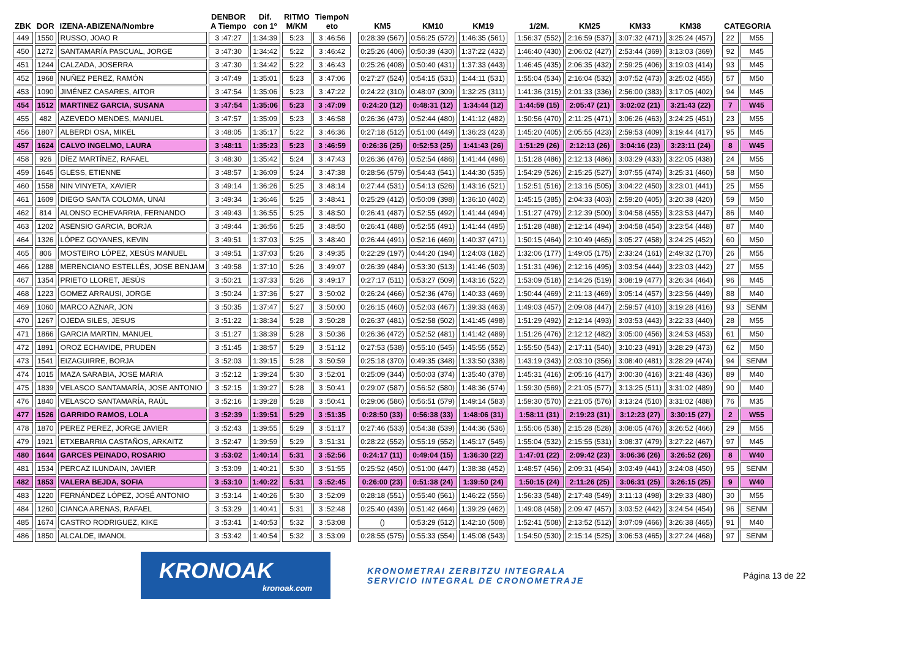| ZBK | DOR | IZENA-ABIZENA/Nombre | DENBOR A Tiempo | Dif. con 1º | RITMO M/KM | TiempoN eto | | KM5 | KM10 | KM19 | | 1/2M. | KM25 | KM33 | KM38 | | CATEGORIA | |
| --- | --- | --- | --- | --- | --- | --- | --- | --- | --- | --- | --- | --- | --- | --- | --- | --- | --- | --- |
| 449 | 1550 | RUSSO, JOAO R | 3 :47:27 | 1:34:39 | 5:23 | 3 :46:56 | | 0:28:39 (567) | 0:56:25 (572) | 1:46:35 (561) | | 1:56:37 (552) | 2:16:59 (537) | 3:07:32 (471) | 3:25:24 (457) | | 22 | M55 |
| 450 | 1272 | SANTAMARÍA PASCUAL, JORGE | 3 :47:30 | 1:34:42 | 5:22 | 3 :46:42 | | 0:25:26 (406) | 0:50:39 (430) | 1:37:22 (432) | | 1:46:40 (430) | 2:06:02 (427) | 2:53:44 (369) | 3:13:03 (369) | | 92 | M45 |
| 451 | 1244 | CALZADA, JOSERRA | 3 :47:30 | 1:34:42 | 5:22 | 3 :46:43 | | 0:25:26 (408) | 0:50:40 (431) | 1:37:33 (443) | | 1:46:45 (435) | 2:06:35 (432) | 2:59:25 (406) | 3:19:03 (414) | | 93 | M45 |
| 452 | 1968 | NUÑEZ PEREZ, RAMÓN | 3 :47:49 | 1:35:01 | 5:23 | 3 :47:06 | | 0:27:27 (524) | 0:54:15 (531) | 1:44:11 (531) | | 1:55:04 (534) | 2:16:04 (532) | 3:07:52 (473) | 3:25:02 (455) | | 57 | M50 |
| 453 | 1090 | JIMÉNEZ CASARES, AITOR | 3 :47:54 | 1:35:06 | 5:23 | 3 :47:22 | | 0:24:22 (310) | 0:48:07 (309) | 1:32:25 (311) | | 1:41:36 (315) | 2:01:33 (336) | 2:56:00 (383) | 3:17:05 (402) | | 94 | M45 |
| 454 | 1512 | MARTINEZ GARCIA, SUSANA | 3 :47:54 | 1:35:06 | 5:23 | 3 :47:09 | | 0:24:20 (12) | 0:48:31 (12) | 1:34:44 (12) | | 1:44:59 (15) | 2:05:47 (21) | 3:02:02 (21) | 3:21:43 (22) | | 7 | W45 |
| 455 | 482 | AZEVEDO MENDES, MANUEL | 3 :47:57 | 1:35:09 | 5:23 | 3 :46:58 | | 0:26:36 (473) | 0:52:44 (480) | 1:41:12 (482) | | 1:50:56 (470) | 2:11:25 (471) | 3:06:26 (463) | 3:24:25 (451) | | 23 | M55 |
| 456 | 1807 | ALBERDI OSA, MIKEL | 3 :48:05 | 1:35:17 | 5:22 | 3 :46:36 | | 0:27:18 (512) | 0:51:00 (449) | 1:36:23 (423) | | 1:45:20 (405) | 2:05:55 (423) | 2:59:53 (409) | 3:19:44 (417) | | 95 | M45 |
| 457 | 1624 | CALVO INGELMO, LAURA | 3 :48:11 | 1:35:23 | 5:23 | 3 :46:59 | | 0:26:36 (25) | 0:52:53 (25) | 1:41:43 (26) | | 1:51:29 (26) | 2:12:13 (26) | 3:04:16 (23) | 3:23:11 (24) | | 8 | W45 |
| 458 | 926 | DÍEZ MARTÍNEZ, RAFAEL | 3 :48:30 | 1:35:42 | 5:24 | 3 :47:43 | | 0:26:36 (476) | 0:52:54 (486) | 1:41:44 (496) | | 1:51:28 (486) | 2:12:13 (486) | 3:03:29 (433) | 3:22:05 (438) | | 24 | M55 |
| 459 | 1645 | GLESS, ETIENNE | 3 :48:57 | 1:36:09 | 5:24 | 3 :47:38 | | 0:28:56 (579) | 0:54:43 (541) | 1:44:30 (535) | | 1:54:29 (526) | 2:15:25 (527) | 3:07:55 (474) | 3:25:31 (460) | | 58 | M50 |
| 460 | 1558 | NIN VINYETA, XAVIER | 3 :49:14 | 1:36:26 | 5:25 | 3 :48:14 | | 0:27:44 (531) | 0:54:13 (526) | 1:43:16 (521) | | 1:52:51 (516) | 2:13:16 (505) | 3:04:22 (450) | 3:23:01 (441) | | 25 | M55 |
| 461 | 1609 | DIEGO SANTA COLOMA, UNAI | 3 :49:34 | 1:36:46 | 5:25 | 3 :48:41 | | 0:25:29 (412) | 0:50:09 (398) | 1:36:10 (402) | | 1:45:15 (385) | 2:04:33 (403) | 2:59:20 (405) | 3:20:38 (420) | | 59 | M50 |
| 462 | 814 | ALONSO ECHEVARRIA, FERNANDO | 3 :49:43 | 1:36:55 | 5:25 | 3 :48:50 | | 0:26:41 (487) | 0:52:55 (492) | 1:41:44 (494) | | 1:51:27 (479) | 2:12:39 (500) | 3:04:58 (455) | 3:23:53 (447) | | 86 | M40 |
| 463 | 1202 | ASENSIO GARCIA, BORJA | 3 :49:44 | 1:36:56 | 5:25 | 3 :48:50 | | 0:26:41 (488) | 0:52:55 (491) | 1:41:44 (495) | | 1:51:28 (488) | 2:12:14 (494) | 3:04:58 (454) | 3:23:54 (448) | | 87 | M40 |
| 464 | 1326 | LÓPEZ GOYANES, KEVIN | 3 :49:51 | 1:37:03 | 5:25 | 3 :48:40 | | 0:26:44 (491) | 0:52:16 (469) | 1:40:37 (471) | | 1:50:15 (464) | 2:10:49 (465) | 3:05:27 (458) | 3:24:25 (452) | | 60 | M50 |
| 465 | 806 | MOSTEIRO LÓPEZ, XESÚS MANUEL | 3 :49:51 | 1:37:03 | 5:26 | 3 :49:35 | | 0:22:29 (197) | 0:44:20 (194) | 1:24:03 (182) | | 1:32:06 (177) | 1:49:05 (175) | 2:33:24 (161) | 2:49:32 (170) | | 26 | M55 |
| 466 | 1288 | MERENCIANO ESTELLÉS, JOSE BENJAM | 3 :49:58 | 1:37:10 | 5:26 | 3 :49:07 | | 0:26:39 (484) | 0:53:30 (513) | 1:41:46 (503) | | 1:51:31 (496) | 2:12:16 (495) | 3:03:54 (444) | 3:23:03 (442) | | 27 | M55 |
| 467 | 1354 | PRIETO LLORET, JESÚS | 3 :50:21 | 1:37:33 | 5:26 | 3 :49:17 | | 0:27:17 (511) | 0:53:27 (509) | 1:43:16 (522) | | 1:53:09 (518) | 2:14:26 (519) | 3:08:19 (477) | 3:26:34 (464) | | 96 | M45 |
| 468 | 1223 | GOMEZ ARRAUSI, JORGE | 3 :50:24 | 1:37:36 | 5:27 | 3 :50:02 | | 0:26:24 (466) | 0:52:36 (476) | 1:40:33 (469) | | 1:50:44 (469) | 2:11:13 (469) | 3:05:14 (457) | 3:23:56 (449) | | 88 | M40 |
| 469 | 1060 | MARCO AZNAR, JON | 3 :50:35 | 1:37:47 | 5:27 | 3 :50:00 | | 0:26:15 (460) | 0:52:03 (467) | 1:39:33 (463) | | 1:49:03 (457) | 2:09:08 (447) | 2:59:57 (410) | 3:19:28 (416) | | 93 | SENM |
| 470 | 1267 | OJEDA SILES, JESUS | 3 :51:22 | 1:38:34 | 5:28 | 3 :50:28 | | 0:26:37 (481) | 0:52:58 (502) | 1:41:45 (498) | | 1:51:29 (492) | 2:12:14 (493) | 3:03:53 (443) | 3:22:33 (440) | | 28 | M55 |
| 471 | 1866 | GARCIA MARTIN, MANUEL | 3 :51:27 | 1:38:39 | 5:28 | 3 :50:36 | | 0:26:36 (472) | 0:52:52 (481) | 1:41:42 (489) | | 1:51:26 (476) | 2:12:12 (482) | 3:05:00 (456) | 3:24:53 (453) | | 61 | M50 |
| 472 | 1891 | OROZ ECHAVIDE, PRUDEN | 3 :51:45 | 1:38:57 | 5:29 | 3 :51:12 | | 0:27:53 (538) | 0:55:10 (545) | 1:45:55 (552) | | 1:55:50 (543) | 2:17:11 (540) | 3:10:23 (491) | 3:28:29 (473) | | 62 | M50 |
| 473 | 1541 | EIZAGUIRRE, BORJA | 3 :52:03 | 1:39:15 | 5:28 | 3 :50:59 | | 0:25:18 (370) | 0:49:35 (348) | 1:33:50 (338) | | 1:43:19 (343) | 2:03:10 (356) | 3:08:40 (481) | 3:28:29 (474) | | 94 | SENM |
| 474 | 1015 | MAZA SARABIA, JOSE MARIA | 3 :52:12 | 1:39:24 | 5:30 | 3 :52:01 | | 0:25:09 (344) | 0:50:03 (374) | 1:35:40 (378) | | 1:45:31 (416) | 2:05:16 (417) | 3:00:30 (416) | 3:21:48 (436) | | 89 | M40 |
| 475 | 1839 | VELASCO SANTAMARÍA, JOSE ANTONIO | 3 :52:15 | 1:39:27 | 5:28 | 3 :50:41 | | 0:29:07 (587) | 0:56:52 (580) | 1:48:36 (574) | | 1:59:30 (569) | 2:21:05 (577) | 3:13:25 (511) | 3:31:02 (489) | | 90 | M40 |
| 476 | 1840 | VELASCO SANTAMARÍA, RAÚL | 3 :52:16 | 1:39:28 | 5:28 | 3 :50:41 | | 0:29:06 (586) | 0:56:51 (579) | 1:49:14 (583) | | 1:59:30 (570) | 2:21:05 (576) | 3:13:24 (510) | 3:31:02 (488) | | 76 | M35 |
| 477 | 1526 | GARRIDO RAMOS, LOLA | 3 :52:39 | 1:39:51 | 5:29 | 3 :51:35 | | 0:28:50 (33) | 0:56:38 (33) | 1:48:06 (31) | | 1:58:11 (31) | 2:19:23 (31) | 3:12:23 (27) | 3:30:15 (27) | | 2 | W55 |
| 478 | 1870 | PEREZ PEREZ, JORGE JAVIER | 3 :52:43 | 1:39:55 | 5:29 | 3 :51:17 | | 0:27:46 (533) | 0:54:38 (539) | 1:44:36 (536) | | 1:55:06 (538) | 2:15:28 (528) | 3:08:05 (476) | 3:26:52 (466) | | 29 | M55 |
| 479 | 1921 | ETXEBARRIA CASTAÑOS, ARKAITZ | 3 :52:47 | 1:39:59 | 5:29 | 3 :51:31 | | 0:28:22 (552) | 0:55:19 (552) | 1:45:17 (545) | | 1:55:04 (532) | 2:15:55 (531) | 3:08:37 (479) | 3:27:22 (467) | | 97 | M45 |
| 480 | 1644 | GARCES PEINADO, ROSARIO | 3 :53:02 | 1:40:14 | 5:31 | 3 :52:56 | | 0:24:17 (11) | 0:49:04 (15) | 1:36:30 (22) | | 1:47:01 (22) | 2:09:42 (23) | 3:06:36 (26) | 3:26:52 (26) | | 8 | W40 |
| 481 | 1534 | PERCAZ ILUNDAIN, JAVIER | 3 :53:09 | 1:40:21 | 5:30 | 3 :51:55 | | 0:25:52 (450) | 0:51:00 (447) | 1:38:38 (452) | | 1:48:57 (456) | 2:09:31 (454) | 3:03:49 (441) | 3:24:08 (450) | | 95 | SENM |
| 482 | 1853 | VALERA BEJDA, SOFIA | 3 :53:10 | 1:40:22 | 5:31 | 3 :52:45 | | 0:26:00 (23) | 0:51:38 (24) | 1:39:50 (24) | | 1:50:15 (24) | 2:11:26 (25) | 3:06:31 (25) | 3:26:15 (25) | | 9 | W40 |
| 483 | 1220 | FERNÁNDEZ LÓPEZ, JOSÉ ANTONIO | 3 :53:14 | 1:40:26 | 5:30 | 3 :52:09 | | 0:28:18 (551) | 0:55:40 (561) | 1:46:22 (556) | | 1:56:33 (548) | 2:17:48 (549) | 3:11:13 (498) | 3:29:33 (480) | | 30 | M55 |
| 484 | 1260 | CIANCA ARENAS, RAFAEL | 3 :53:29 | 1:40:41 | 5:31 | 3 :52:48 | | 0:25:40 (439) | 0:51:42 (464) | 1:39:29 (462) | | 1:49:08 (458) | 2:09:47 (457) | 3:03:52 (442) | 3:24:54 (454) | | 96 | SENM |
| 485 | 1674 | CASTRO RODRIGUEZ, KIKE | 3 :53:41 | 1:40:53 | 5:32 | 3 :53:08 | | () | 0:53:29 (512) | 1:42:10 (508) | | 1:52:41 (508) | 2:13:52 (512) | 3:07:09 (466) | 3:26:38 (465) | | 91 | M40 |
| 486 | 1850 | ALCALDE, IMANOL | 3 :53:42 | 1:40:54 | 5:32 | 3 :53:09 | | 0:28:55 (575) | 0:55:33 (554) | 1:45:08 (543) | | 1:54:50 (530) | 2:15:14 (525) | 3:06:53 (465) | 3:27:24 (468) | | 97 | SENM |
KRONOAK
kronoak.com
KRONOMETRAI ZERBITZU INTEGRALA
SERVICIO INTEGRAL DE CRONOMETRAJE
Página 13 de 22